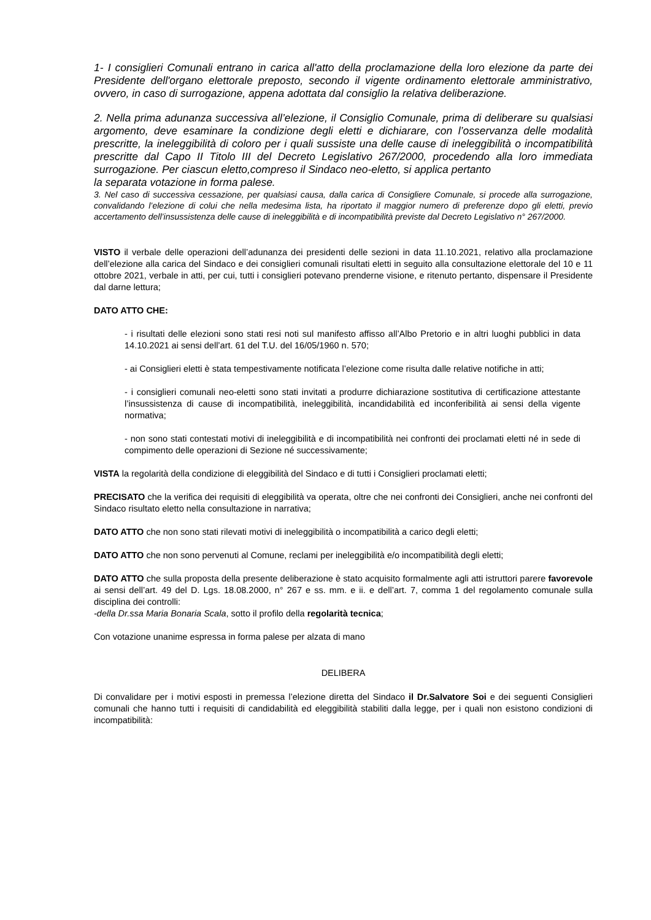1- I consiglieri Comunali entrano in carica all'atto della proclamazione della loro elezione da parte dei Presidente dell'organo elettorale preposto, secondo il vigente ordinamento elettorale amministrativo, ovvero, in caso di surrogazione, appena adottata dal consiglio la relativa deliberazione.
2. Nella prima adunanza successiva all’elezione, il Consiglio Comunale, prima di deliberare su qualsiasi argomento, deve esaminare la condizione degli eletti e dichiarare, con l’osservanza delle modalità prescritte, la ineleggibilità di coloro per i quali sussiste una delle cause di ineleggibilità o incompatibilità prescritte dal Capo II Titolo III del Decreto Legislativo 267/2000, procedendo alla loro immediata surrogazione. Per ciascun eletto,compreso il Sindaco neo-eletto, si applica pertanto
la separata votazione in forma palese.
3. Nel caso di successiva cessazione, per qualsiasi causa, dalla carica di Consigliere Comunale, si procede alla surrogazione, convalidando l’elezione di colui che nella medesima lista, ha riportato il maggior numero di preferenze dopo gli eletti, previo accertamento dell’insussistenza delle cause di ineleggibilità e di incompatibilità previste dal Decreto Legislativo n° 267/2000.
VISTO il verbale delle operazioni dell’adunanza dei presidenti delle sezioni in data 11.10.2021, relativo alla proclamazione dell’elezione alla carica del Sindaco e dei consiglieri comunali risultati eletti in seguito alla consultazione elettorale del 10 e 11 ottobre 2021, verbale in atti, per cui, tutti i consiglieri potevano prenderne visione, e ritenuto pertanto, dispensare il Presidente dal darne lettura;
DATO ATTO CHE:
- i risultati delle elezioni sono stati resi noti sul manifesto affisso all’Albo Pretorio e in altri luoghi pubblici in data 14.10.2021 ai sensi dell’art. 61 del T.U. del 16/05/1960 n. 570;
- ai Consiglieri eletti è stata tempestivamente notificata l’elezione come risulta dalle relative notifiche in atti;
- i consiglieri comunali neo-eletti sono stati invitati a produrre dichiarazione sostitutiva di certificazione attestante l’insussistenza di cause di incompatibilità, ineleggibilità, incandidabilità ed inconferibilità ai sensi della vigente normativa;
- non sono stati contestati motivi di ineleggibilità e di incompatibilità nei confronti dei proclamati eletti né in sede di compimento delle operazioni di Sezione né successivamente;
VISTA la regolarità della condizione di eleggibilità del Sindaco e di tutti i Consiglieri proclamati eletti;
PRECISATO che la verifica dei requisiti di eleggibilità va operata, oltre che nei confronti dei Consiglieri, anche nei confronti del Sindaco risultato eletto nella consultazione in narrativa;
DATO ATTO che non sono stati rilevati motivi di ineleggibilità o incompatibilità a carico degli eletti;
DATO ATTO che non sono pervenuti al Comune, reclami per ineleggibilità e/o incompatibilità degli eletti;
DATO ATTO che sulla proposta della presente deliberazione è stato acquisito formalmente agli atti istruttori parere favorevole ai sensi dell’art. 49 del D. Lgs. 18.08.2000, n° 267 e ss. mm. e ii. e dell’art. 7, comma 1 del regolamento comunale sulla disciplina dei controlli:
-della Dr.ssa Maria Bonaria Scala, sotto il profilo della regolarità tecnica;
Con votazione unanime espressa in forma palese per alzata di mano
DELIBERA
Di convalidare per i motivi esposti in premessa l’elezione diretta del Sindaco il Dr.Salvatore Soi e dei seguenti Consiglieri comunali che hanno tutti i requisiti di candidabilità ed eleggibilità stabiliti dalla legge, per i quali non esistono condizioni di incompatibilità: